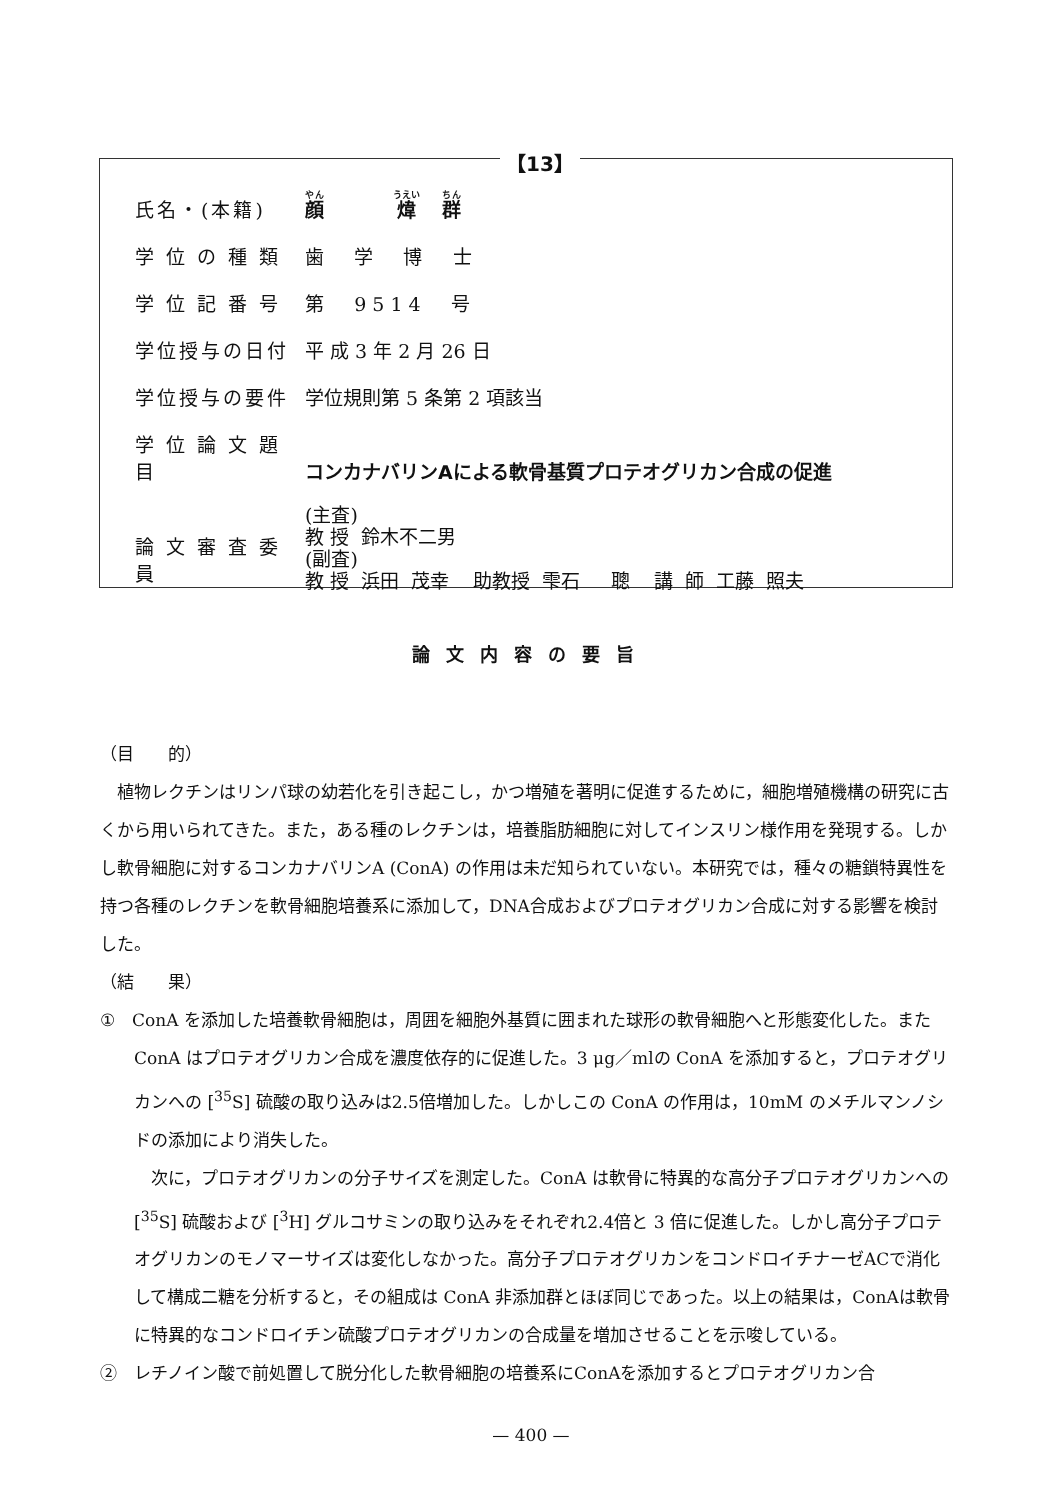【13】
| 氏名・(本籍) | 顔 煒 群 |
| 学 位 の 種 類 | 歯 学 博 士 |
| 学 位 記 番 号 | 第 9 5 1 4 号 |
| 学位授与の日付 | 平 成 3 年 2 月 26 日 |
| 学位授与の要件 | 学位規則第 5 条第 2 項該当 |
| 学 位 論 文 題 目 | コンカナバリンAによる軟骨基質プロテオグリカン合成の促進 |
| 論 文 審 査 委 員 | (主査) 教 授 鈴木不二男 (副査) 教 授 浜田 茂幸 助教授 雫石 聰 講 師 工藤 照夫 |
論文内容の要旨
（目　　的）
植物レクチンはリンパ球の幼若化を引き起こし，かつ増殖を著明に促進するために，細胞増殖機構の研究に古くから用いられてきた。また，ある種のレクチンは，培養脂肪細胞に対してインスリン様作用を発現する。しかし軟骨細胞に対するコンカナバリンA (ConA) の作用は未だ知られていない。本研究では，種々の糖鎖特異性を持つ各種のレクチンを軟骨細胞培養系に添加して，DNA合成およびプロテオグリカン合成に対する影響を検討した。
（結　　果）
①　ConA を添加した培養軟骨細胞は，周囲を細胞外基質に囲まれた球形の軟骨細胞へと形態変化した。また ConA はプロテオグリカン合成を濃度依存的に促進した。3 μg／mlの ConA を添加すると，プロテオグリカンへの [<sup>35</sup>S] 硫酸の取り込みは2.5倍増加した。しかしこの ConA の作用は，10mM のメチルマンノシドの添加により消失した。
次に，プロテオグリカンの分子サイズを測定した。ConA は軟骨に特異的な高分子プロテオグリカンへの [<sup>35</sup>S] 硫酸および [<sup>3</sup>H] グルコサミンの取り込みをそれぞれ2.4倍と 3 倍に促進した。しかし高分子プロテオグリカンのモノマーサイズは変化しなかった。高分子プロテオグリカンをコンドロイチナーゼACで消化して構成二糖を分析すると，その組成は ConA 非添加群とほぼ同じであった。以上の結果は，ConAは軟骨に特異的なコンドロイチン硫酸プロテオグリカンの合成量を増加させることを示唆している。
②　レチノイン酸で前処置して脱分化した軟骨細胞の培養系にConAを添加するとプロテオグリカン合
— 400 —